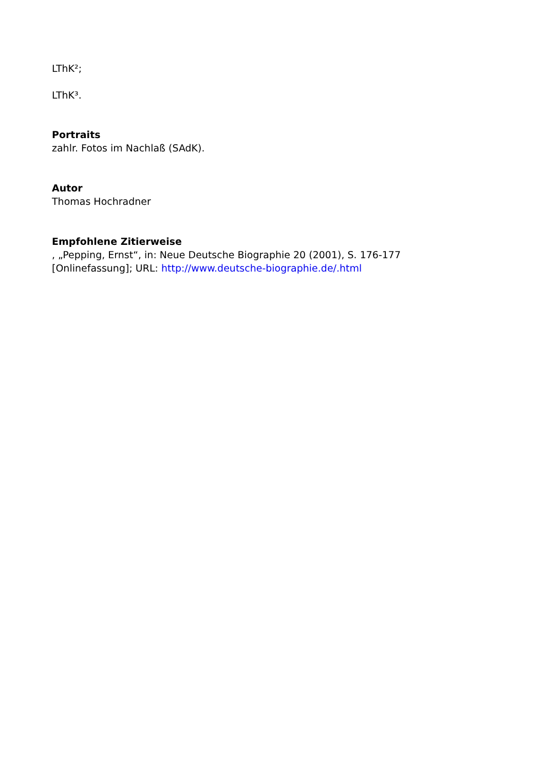LThK²;
LThK³.
Portraits
zahlr. Fotos im Nachlaß (SAdK).
Autor
Thomas Hochradner
Empfohlene Zitierweise
, „Pepping, Ernst“, in: Neue Deutsche Biographie 20 (2001), S. 176-177
[Onlinefassung]; URL: http://www.deutsche-biographie.de/.html